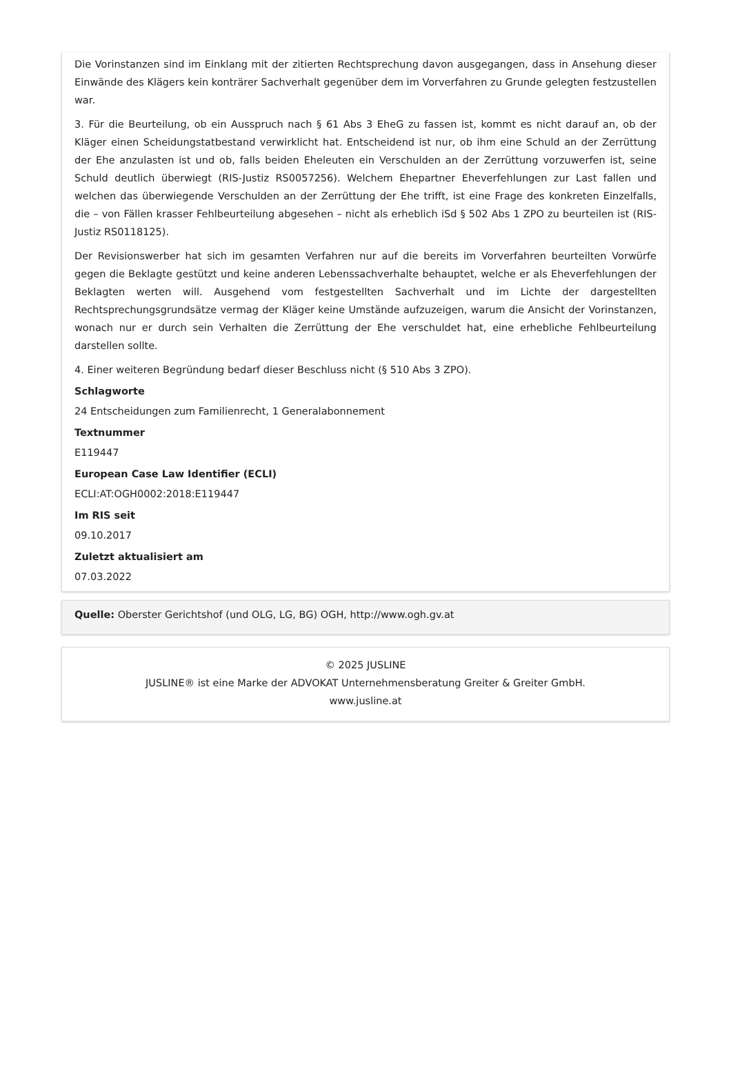Die Vorinstanzen sind im Einklang mit der zitierten Rechtsprechung davon ausgegangen, dass in Ansehung dieser Einwände des Klägers kein konträrer Sachverhalt gegenüber dem im Vorverfahren zu Grunde gelegten festzustellen war.
3. Für die Beurteilung, ob ein Ausspruch nach § 61 Abs 3 EheG zu fassen ist, kommt es nicht darauf an, ob der Kläger einen Scheidungstatbestand verwirklicht hat. Entscheidend ist nur, ob ihm eine Schuld an der Zerrüttung der Ehe anzulasten ist und ob, falls beiden Eheleuten ein Verschulden an der Zerrüttung vorzuwerfen ist, seine Schuld deutlich überwiegt (RIS-Justiz RS0057256). Welchem Ehepartner Eheverfehlungen zur Last fallen und welchen das überwiegende Verschulden an der Zerrüttung der Ehe trifft, ist eine Frage des konkreten Einzelfalls, die – von Fällen krasser Fehlbeurteilung abgesehen – nicht als erheblich iSd § 502 Abs 1 ZPO zu beurteilen ist (RIS-Justiz RS0118125).
Der Revisionswerber hat sich im gesamten Verfahren nur auf die bereits im Vorverfahren beurteilten Vorwürfe gegen die Beklagte gestützt und keine anderen Lebenssachverhalte behauptet, welche er als Eheverfehlungen der Beklagten werten will. Ausgehend vom festgestellten Sachverhalt und im Lichte der dargestellten Rechtsprechungsgrundsätze vermag der Kläger keine Umstände aufzuzeigen, warum die Ansicht der Vorinstanzen, wonach nur er durch sein Verhalten die Zerrüttung der Ehe verschuldet hat, eine erhebliche Fehlbeurteilung darstellen sollte.
4. Einer weiteren Begründung bedarf dieser Beschluss nicht (§ 510 Abs 3 ZPO).
Schlagworte
24 Entscheidungen zum Familienrecht, 1 Generalabonnement
Textnummer
E119447
European Case Law Identifier (ECLI)
ECLI:AT:OGH0002:2018:E119447
Im RIS seit
09.10.2017
Zuletzt aktualisiert am
07.03.2022
Quelle: Oberster Gerichtshof (und OLG, LG, BG) OGH, http://www.ogh.gv.at
© 2025 JUSLINE
JUSLINE® ist eine Marke der ADVOKAT Unternehmensberatung Greiter & Greiter GmbH.
www.jusline.at